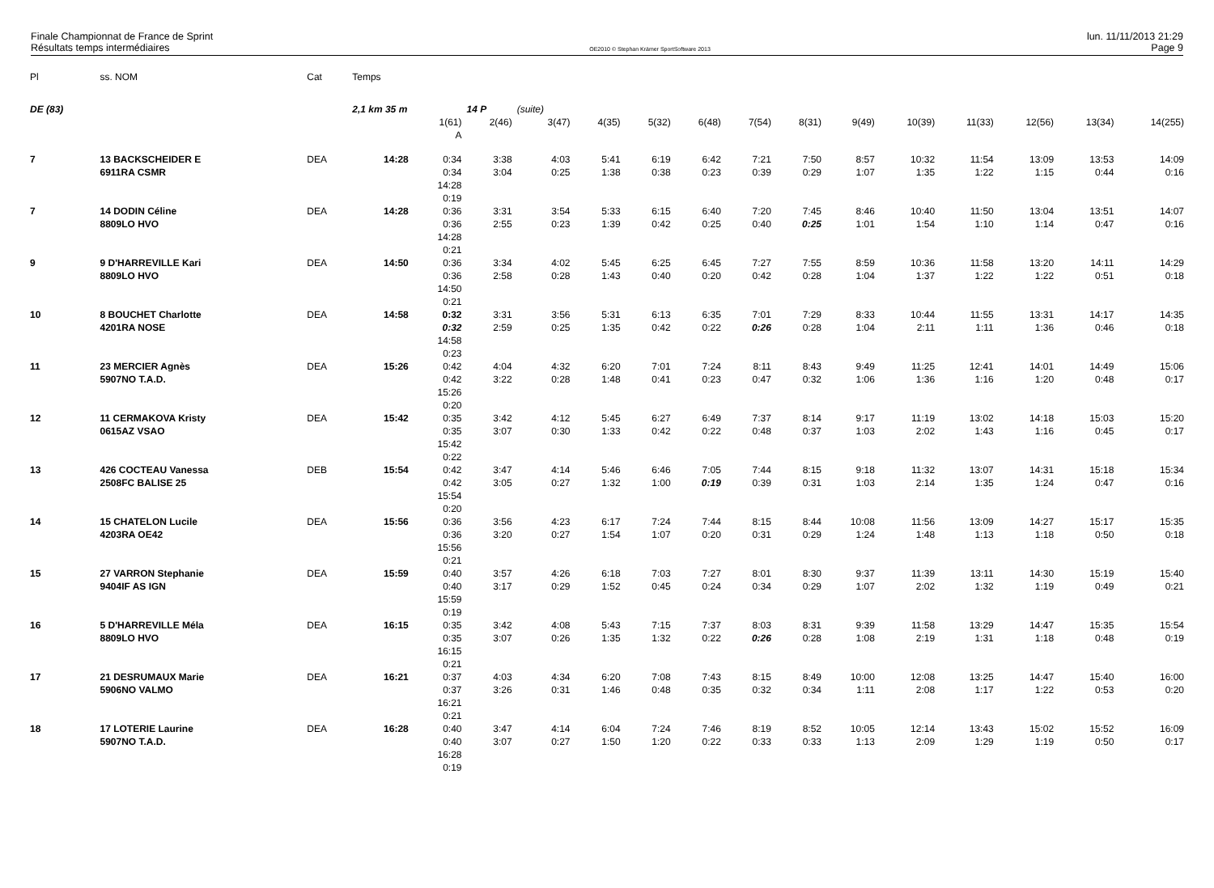Finale Championnat de France de Sprint
Résultats temps intermédiaires
OE2010 © Stephan Krämer SportSoftware 2013
lun. 11/11/2013 21:29
Page 9
| Pl | ss. NOM | Cat | Temps | | | | | | | | | | | | | | |
| --- | --- | --- | --- | --- | --- | --- | --- | --- | --- | --- | --- | --- | --- | --- | --- | --- | --- |
| DE (83) | | | 2,1 km 35 m | | 14 P | (suite) | | | | | | | | | | | |
| | | | | 1(61) A | 2(46) | 3(47) | 4(35) | 5(32) | 6(48) | 7(54) | 8(31) | 9(49) | 10(39) | 11(33) | 12(56) | 13(34) | 14(255) |
| 7 | 13 BACKSCHEIDER E 6911RA CSMR | DEA | 14:28 | 0:34 0:34 14:28 0:19 | 3:38 3:04 | 4:03 0:25 | 5:41 1:38 | 6:19 0:38 | 6:42 0:23 | 7:21 0:39 | 7:50 0:29 | 8:57 1:07 | 10:32 1:35 | 11:54 1:22 | 13:09 1:15 | 13:53 0:44 | 14:09 0:16 |
| 7 | 14 DODIN Céline 8809LO HVO | DEA | 14:28 | 0:36 0:36 14:28 0:21 | 3:31 2:55 | 3:54 0:23 | 5:33 1:39 | 6:15 0:42 | 6:40 0:25 | 7:20 0:40 | 7:45 0:25 | 8:46 1:01 | 10:40 1:54 | 11:50 1:10 | 13:04 1:14 | 13:51 0:47 | 14:07 0:16 |
| 9 | 9 D'HARREVILLE Kari 8809LO HVO | DEA | 14:50 | 0:36 0:36 14:50 0:21 | 3:34 2:58 | 4:02 0:28 | 5:45 1:43 | 6:25 0:40 | 6:45 0:20 | 7:27 0:42 | 7:55 0:28 | 8:59 1:04 | 10:36 1:37 | 11:58 1:22 | 13:20 1:22 | 14:11 0:51 | 14:29 0:18 |
| 10 | 8 BOUCHET Charlotte 4201RA NOSE | DEA | 14:58 | 0:32 0:32 14:58 0:23 | 3:31 2:59 | 3:56 0:25 | 5:31 1:35 | 6:13 0:42 | 6:35 0:22 | 7:01 0:26 | 7:29 0:28 | 8:33 1:04 | 10:44 2:11 | 11:55 1:11 | 13:31 1:36 | 14:17 0:46 | 14:35 0:18 |
| 11 | 23 MERCIER Agnès 5907NO T.A.D. | DEA | 15:26 | 0:42 0:42 15:26 0:20 | 4:04 3:22 | 4:32 0:28 | 6:20 1:48 | 7:01 0:41 | 7:24 0:23 | 8:11 0:47 | 8:43 0:32 | 9:49 1:06 | 11:25 1:36 | 12:41 1:16 | 14:01 1:20 | 14:49 0:48 | 15:06 0:17 |
| 12 | 11 CERMAKOVA Kristy 0615AZ VSAO | DEA | 15:42 | 0:35 0:35 15:42 0:22 | 3:42 3:07 | 4:12 0:30 | 5:45 1:33 | 6:27 0:42 | 6:49 0:22 | 7:37 0:48 | 8:14 0:37 | 9:17 1:03 | 11:19 2:02 | 13:02 1:43 | 14:18 1:16 | 15:03 0:45 | 15:20 0:17 |
| 13 | 426 COCTEAU Vanessa 2508FC BALISE 25 | DEB | 15:54 | 0:42 0:42 15:54 0:20 | 3:47 3:05 | 4:14 0:27 | 5:46 1:32 | 6:46 1:00 | 7:05 0:19 | 7:44 0:39 | 8:15 0:31 | 9:18 1:03 | 11:32 2:14 | 13:07 1:35 | 14:31 1:24 | 15:18 0:47 | 15:34 0:16 |
| 14 | 15 CHATELON Lucile 4203RA OE42 | DEA | 15:56 | 0:36 0:36 15:56 0:21 | 3:56 3:20 | 4:23 0:27 | 6:17 1:54 | 7:24 1:07 | 7:44 0:20 | 8:15 0:31 | 8:44 0:29 | 10:08 1:24 | 11:56 1:48 | 13:09 1:13 | 14:27 1:18 | 15:17 0:50 | 15:35 0:18 |
| 15 | 27 VARRON Stephanie 9404IF AS IGN | DEA | 15:59 | 0:40 0:40 15:59 0:19 | 3:57 3:17 | 4:26 0:29 | 6:18 1:52 | 7:03 0:45 | 7:27 0:24 | 8:01 0:34 | 8:30 0:29 | 9:37 1:07 | 11:39 2:02 | 13:11 1:32 | 14:30 1:19 | 15:19 0:49 | 15:40 0:21 |
| 16 | 5 D'HARREVILLE Méla 8809LO HVO | DEA | 16:15 | 0:35 0:35 16:15 0:21 | 3:42 3:07 | 4:08 0:26 | 5:43 1:35 | 7:15 1:32 | 7:37 0:22 | 8:03 0:26 | 8:31 0:28 | 9:39 1:08 | 11:58 2:19 | 13:29 1:31 | 14:47 1:18 | 15:35 0:48 | 15:54 0:19 |
| 17 | 21 DESRUMAUX Marie 5906NO VALMO | DEA | 16:21 | 0:37 0:37 16:21 0:21 | 4:03 3:26 | 4:34 0:31 | 6:20 1:46 | 7:08 0:48 | 7:43 0:35 | 8:15 0:32 | 8:49 0:34 | 10:00 1:11 | 12:08 2:08 | 13:25 1:17 | 14:47 1:22 | 15:40 0:53 | 16:00 0:20 |
| 18 | 17 LOTERIE Laurine 5907NO T.A.D. | DEA | 16:28 | 0:40 0:40 16:28 0:19 | 3:47 3:07 | 4:14 0:27 | 6:04 1:50 | 7:24 1:20 | 7:46 0:22 | 8:19 0:33 | 8:52 0:33 | 10:05 1:13 | 12:14 2:09 | 13:43 1:29 | 15:02 1:19 | 15:52 0:50 | 16:09 0:17 |